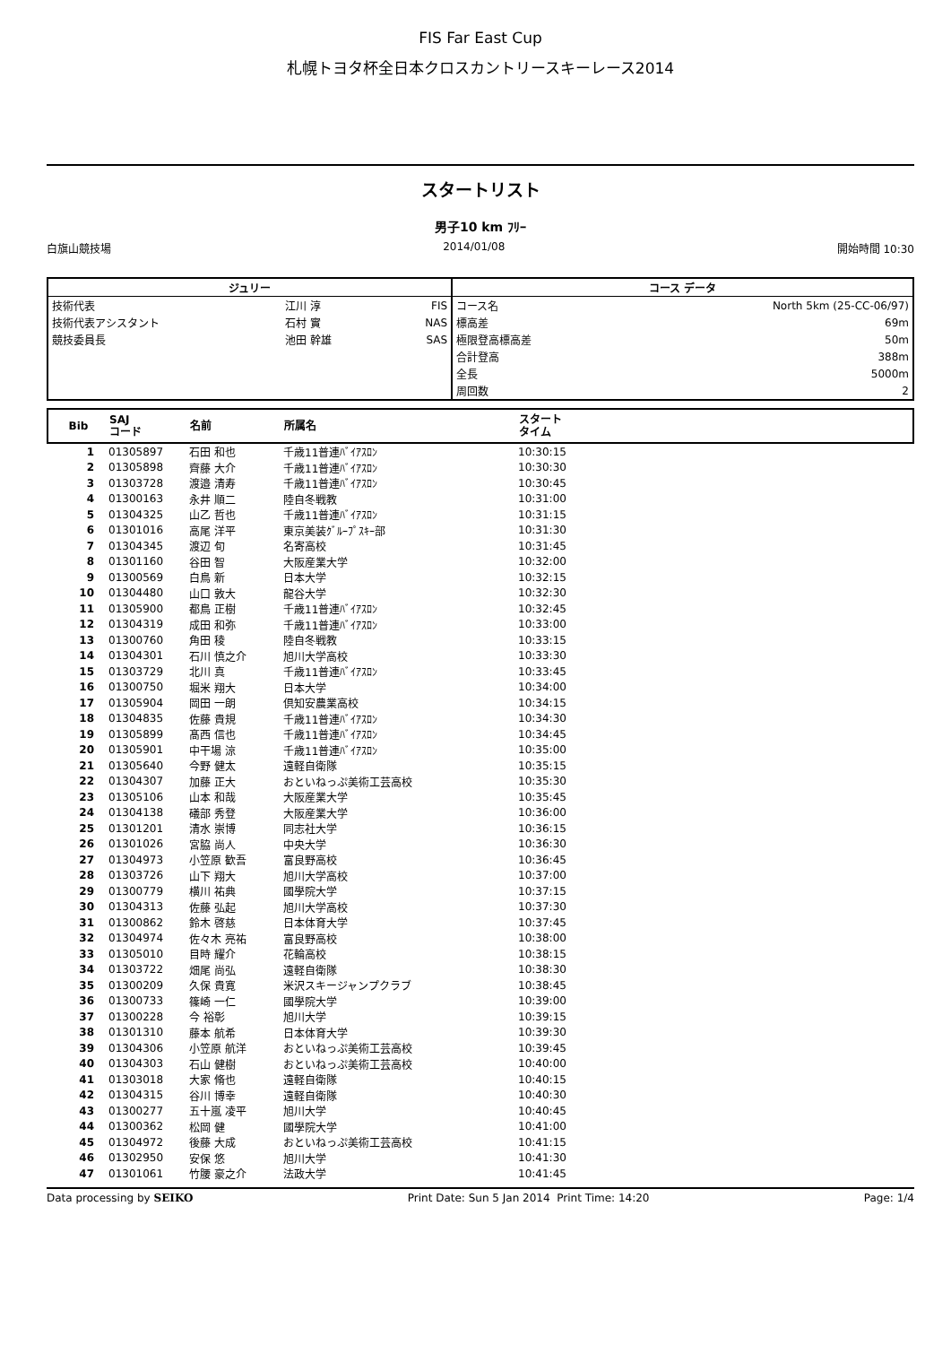FIS Far East Cup
札幌トヨタ杯全日本クロスカントリースキーレース2014
スタートリスト
男子10 km ﾌﾘｰ
白旗山競技場 2014/01/08 開始時間 10:30
| ジュリー | | | コース データ | |
| --- | --- | --- | --- | --- |
| 技術代表 | 江川 淳 | FIS | コース名 | North 5km (25-CC-06/97) |
| 技術代表アシスタント | 石村 實 | NAS | 標高差 | 69m |
| 競技委員長 | 池田 幹雄 | SAS | 極限登高標高差 | 50m |
| | | | 合計登高 | 388m |
| | | | 全長 | 5000m |
| | | | 周回数 | 2 |
| Bib | SAJ コード | 名前 | 所属名 | スタート タイム |
| --- | --- | --- | --- | --- |
| 1 | 01305897 | 石田 和也 | 千歳11普連ﾊﾞｲｱｽﾛﾝ | 10:30:15 |
| 2 | 01305898 | 齊藤 大介 | 千歳11普連ﾊﾞｲｱｽﾛﾝ | 10:30:30 |
| 3 | 01303728 | 渡邉 清寿 | 千歳11普連ﾊﾞｲｱｽﾛﾝ | 10:30:45 |
| 4 | 01300163 | 永井 順二 | 陸自冬戦教 | 10:31:00 |
| 5 | 01304325 | 山乙 哲也 | 千歳11普連ﾊﾞｲｱｽﾛﾝ | 10:31:15 |
| 6 | 01301016 | 高尾 洋平 | 東京美装ｸﾞﾙｰﾌﾟｽｷｰ部 | 10:31:30 |
| 7 | 01304345 | 渡辺 旬 | 名寄高校 | 10:31:45 |
| 8 | 01301160 | 谷田 智 | 大阪産業大学 | 10:32:00 |
| 9 | 01300569 | 白鳥 新 | 日本大学 | 10:32:15 |
| 10 | 01304480 | 山口 敦大 | 龍谷大学 | 10:32:30 |
| 11 | 01305900 | 都鳥 正樹 | 千歳11普連ﾊﾞｲｱｽﾛﾝ | 10:32:45 |
| 12 | 01304319 | 成田 和弥 | 千歳11普連ﾊﾞｲｱｽﾛﾝ | 10:33:00 |
| 13 | 01300760 | 角田 稜 | 陸自冬戦教 | 10:33:15 |
| 14 | 01304301 | 石川 慎之介 | 旭川大学高校 | 10:33:30 |
| 15 | 01303729 | 北川 真 | 千歳11普連ﾊﾞｲｱｽﾛﾝ | 10:33:45 |
| 16 | 01300750 | 堀米 翔大 | 日本大学 | 10:34:00 |
| 17 | 01305904 | 岡田 一朗 | 倶知安農業高校 | 10:34:15 |
| 18 | 01304835 | 佐藤 貴規 | 千歳11普連ﾊﾞｲｱｽﾛﾝ | 10:34:30 |
| 19 | 01305899 | 髙西 信也 | 千歳11普連ﾊﾞｲｱｽﾛﾝ | 10:34:45 |
| 20 | 01305901 | 中干場 涼 | 千歳11普連ﾊﾞｲｱｽﾛﾝ | 10:35:00 |
| 21 | 01305640 | 今野 健太 | 遠軽自衛隊 | 10:35:15 |
| 22 | 01304307 | 加藤 正大 | おといねっぷ美術工芸高校 | 10:35:30 |
| 23 | 01305106 | 山本 和哉 | 大阪産業大学 | 10:35:45 |
| 24 | 01304138 | 礒部 秀登 | 大阪産業大学 | 10:36:00 |
| 25 | 01301201 | 清水 崇博 | 同志社大学 | 10:36:15 |
| 26 | 01301026 | 宮脇 尚人 | 中央大学 | 10:36:30 |
| 27 | 01304973 | 小笠原 歓吾 | 富良野高校 | 10:36:45 |
| 28 | 01303726 | 山下 翔大 | 旭川大学高校 | 10:37:00 |
| 29 | 01300779 | 横川 祐典 | 國學院大学 | 10:37:15 |
| 30 | 01304313 | 佐藤 弘起 | 旭川大学高校 | 10:37:30 |
| 31 | 01300862 | 鈴木 啓慈 | 日本体育大学 | 10:37:45 |
| 32 | 01304974 | 佐々木 亮祐 | 富良野高校 | 10:38:00 |
| 33 | 01305010 | 目時 耀介 | 花輪高校 | 10:38:15 |
| 34 | 01303722 | 畑尾 尚弘 | 遠軽自衛隊 | 10:38:30 |
| 35 | 01300209 | 久保 貴寛 | 米沢スキージャンプクラブ | 10:38:45 |
| 36 | 01300733 | 篠崎 一仁 | 國學院大学 | 10:39:00 |
| 37 | 01300228 | 今 裕彰 | 旭川大学 | 10:39:15 |
| 38 | 01301310 | 藤本 航希 | 日本体育大学 | 10:39:30 |
| 39 | 01304306 | 小笠原 航洋 | おといねっぷ美術工芸高校 | 10:39:45 |
| 40 | 01304303 | 石山 健樹 | おといねっぷ美術工芸高校 | 10:40:00 |
| 41 | 01303018 | 大家 脩也 | 遠軽自衛隊 | 10:40:15 |
| 42 | 01304315 | 谷川 博幸 | 遠軽自衛隊 | 10:40:30 |
| 43 | 01300277 | 五十嵐 凌平 | 旭川大学 | 10:40:45 |
| 44 | 01300362 | 松岡 健 | 國學院大学 | 10:41:00 |
| 45 | 01304972 | 後藤 大成 | おといねっぷ美術工芸高校 | 10:41:15 |
| 46 | 01302950 | 安保 悠 | 旭川大学 | 10:41:30 |
| 47 | 01301061 | 竹腰 豪之介 | 法政大学 | 10:41:45 |
Data processing by SEIKO Print Date: Sun 5 Jan 2014 Print Time: 14:20 Page: 1/4